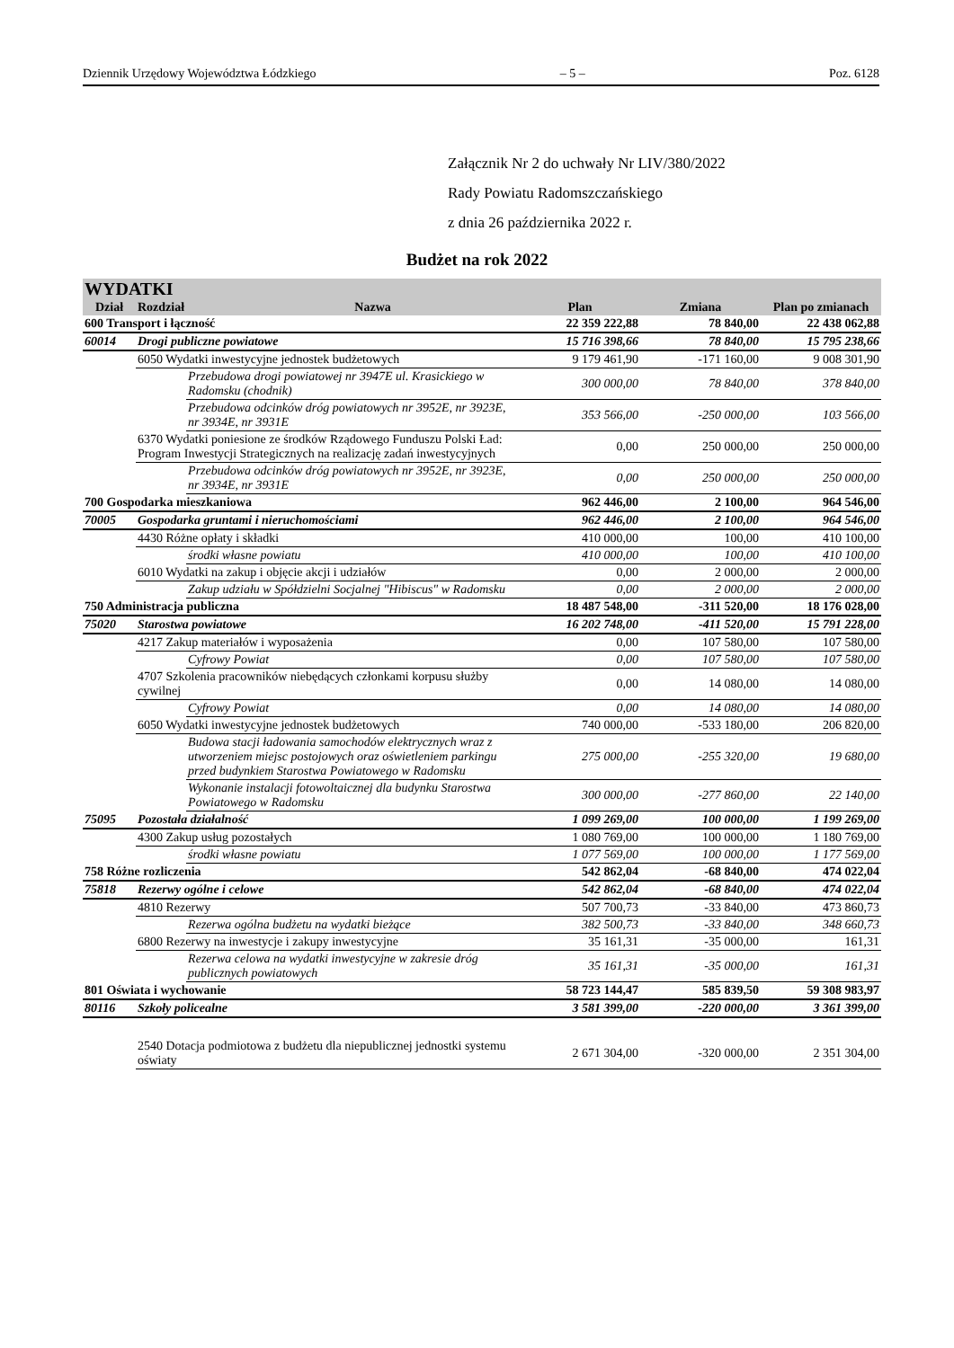Dziennik Urzędowy Województwa Łódzkiego – 5 – Poz. 6128
Załącznik Nr 2 do uchwały Nr LIV/380/2022
Rady Powiatu Radomszczańskiego
z dnia 26 października 2022 r.
Budżet na rok 2022
| WYDATKI | | | | | | |
| --- | --- | --- | --- | --- | --- | --- |
| Dział | Rozdział | | Nazwa | Plan | Zmiana | Plan po zmianach |
| 600 Transport i łączność | | | | 22 359 222,88 | 78 840,00 | 22 438 062,88 |
| 60014 | Drogi publiczne powiatowe | | | 15 716 398,66 | 78 840,00 | 15 795 238,66 |
| | 6050 Wydatki inwestycyjne jednostek budżetowych | | | 9 179 461,90 | -171 160,00 | 9 008 301,90 |
| | | Przebudowa drogi powiatowej nr 3947E ul. Krasickiego w Radomsku (chodnik) | | 300 000,00 | 78 840,00 | 378 840,00 |
| | | Przebudowa odcinków dróg powiatowych nr 3952E, nr 3923E, nr 3934E, nr 3931E | | 353 566,00 | -250 000,00 | 103 566,00 |
| | 6370 Wydatki poniesione ze środków Rządowego Funduszu Polski Ład: Program Inwestycji Strategicznych na realizację zadań inwestycyjnych | | | 0,00 | 250 000,00 | 250 000,00 |
| | | Przebudowa odcinków dróg powiatowych nr 3952E, nr 3923E, nr 3934E, nr 3931E | | 0,00 | 250 000,00 | 250 000,00 |
| 700 Gospodarka mieszkaniowa | | | | 962 446,00 | 2 100,00 | 964 546,00 |
| 70005 | Gospodarka gruntami i nieruchomościami | | | 962 446,00 | 2 100,00 | 964 546,00 |
| | 4430 Różne opłaty i składki | | | 410 000,00 | 100,00 | 410 100,00 |
| | | środki własne powiatu | | 410 000,00 | 100,00 | 410 100,00 |
| | 6010 Wydatki na zakup i objęcie akcji i udziałów | | | 0,00 | 2 000,00 | 2 000,00 |
| | | Zakup udziału w Spółdzielni Socjalnej "Hibiscus" w Radomsku | | 0,00 | 2 000,00 | 2 000,00 |
| 750 Administracja publiczna | | | | 18 487 548,00 | -311 520,00 | 18 176 028,00 |
| 75020 | Starostwa powiatowe | | | 16 202 748,00 | -411 520,00 | 15 791 228,00 |
| | 4217 Zakup materiałów i wyposażenia | | | 0,00 | 107 580,00 | 107 580,00 |
| | | Cyfrowy Powiat | | 0,00 | 107 580,00 | 107 580,00 |
| | 4707 Szkolenia pracowników niebędących członkami korpusu służby cywilnej | | | 0,00 | 14 080,00 | 14 080,00 |
| | | Cyfrowy Powiat | | 0,00 | 14 080,00 | 14 080,00 |
| | 6050 Wydatki inwestycyjne jednostek budżetowych | | | 740 000,00 | -533 180,00 | 206 820,00 |
| | | Budowa stacji ładowania samochodów elektrycznych wraz z utworzeniem miejsc postojowych oraz oświetleniem parkingu przed budynkiem Starostwa Powiatowego w Radomsku | | 275 000,00 | -255 320,00 | 19 680,00 |
| | | Wykonanie instalacji fotowoltaicznej dla budynku Starostwa Powiatowego w Radomsku | | 300 000,00 | -277 860,00 | 22 140,00 |
| 75095 | Pozostała działalność | | | 1 099 269,00 | 100 000,00 | 1 199 269,00 |
| | 4300 Zakup usług pozostałych | | | 1 080 769,00 | 100 000,00 | 1 180 769,00 |
| | | środki własne powiatu | | 1 077 569,00 | 100 000,00 | 1 177 569,00 |
| 758 Różne rozliczenia | | | | 542 862,04 | -68 840,00 | 474 022,04 |
| 75818 | Rezerwy ogólne i celowe | | | 542 862,04 | -68 840,00 | 474 022,04 |
| | 4810 Rezerwy | | | 507 700,73 | -33 840,00 | 473 860,73 |
| | | Rezerwa ogólna budżetu na wydatki bieżące | | 382 500,73 | -33 840,00 | 348 660,73 |
| | 6800 Rezerwy na inwestycje i zakupy inwestycyjne | | | 35 161,31 | -35 000,00 | 161,31 |
| | | Rezerwa celowa na wydatki inwestycyjne w zakresie dróg publicznych powiatowych | | 35 161,31 | -35 000,00 | 161,31 |
| 801 Oświata i wychowanie | | | | 58 723 144,47 | 585 839,50 | 59 308 983,97 |
| 80116 | Szkoły policealne | | | 3 581 399,00 | -220 000,00 | 3 361 399,00 |
| | 2540 Dotacja podmiotowa z budżetu dla niepublicznej jednostki systemu oświaty | | | 2 671 304,00 | -320 000,00 | 2 351 304,00 |